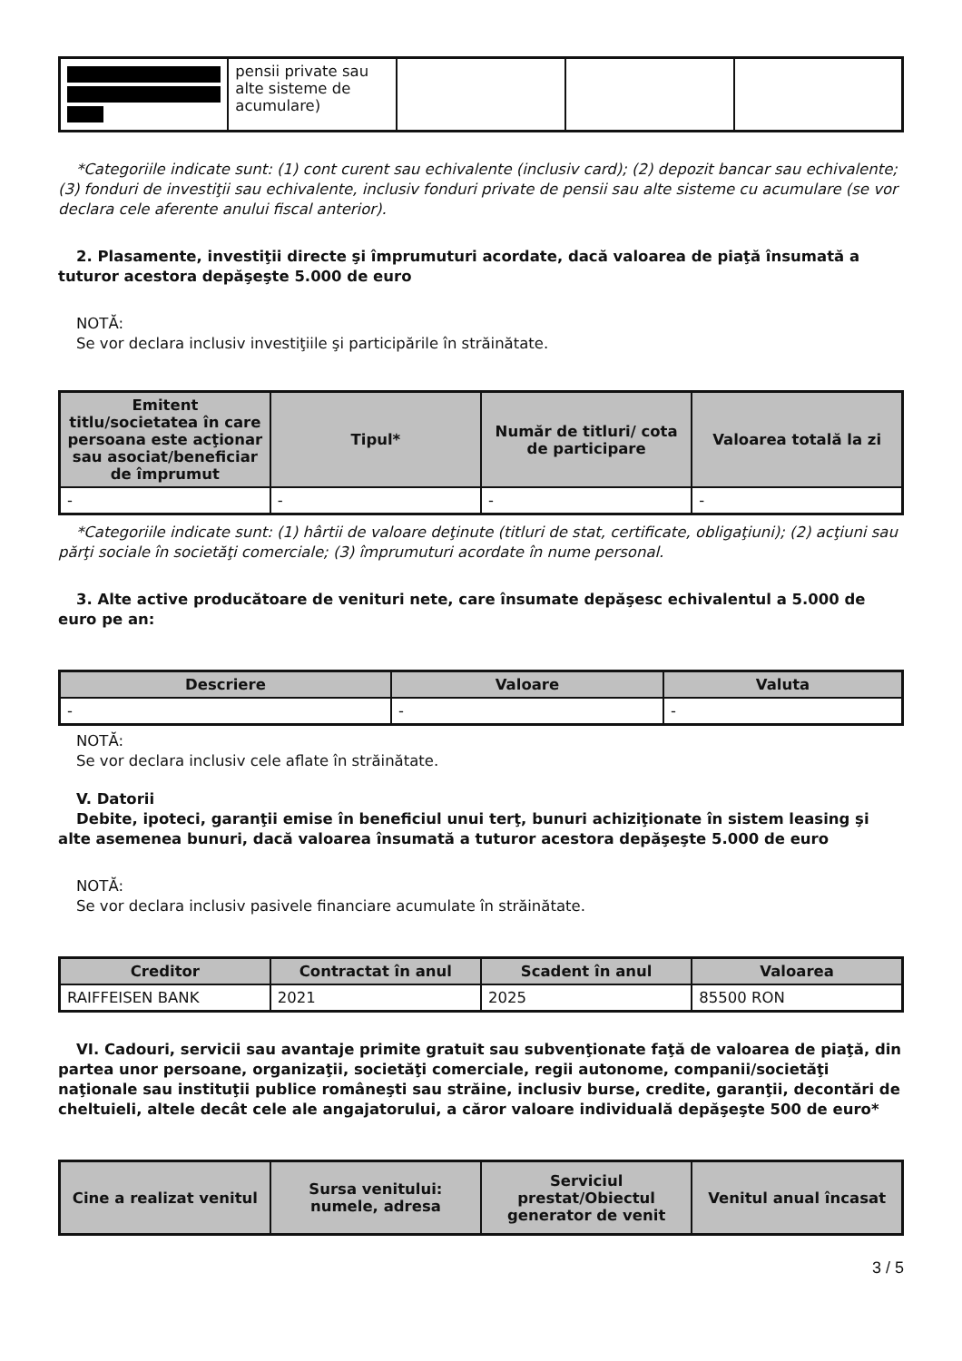| | pensii private sau alte sisteme de acumulare) | | | |
*Categoriile indicate sunt: (1) cont curent sau echivalente (inclusiv card); (2) depozit bancar sau echivalente; (3) fonduri de investiţii sau echivalente, inclusiv fonduri private de pensii sau alte sisteme cu acumulare (se vor declara cele aferente anului fiscal anterior).
2. Plasamente, investiţii directe şi împrumuturi acordate, dacă valoarea de piaţă însumată a tuturor acestora depăşeşte 5.000 de euro
NOTĂ:
Se vor declara inclusiv investiţiile şi participările în străinătate.
| Emitent titlu/societatea în care persoana este acţionar sau asociat/beneficiar de împrumut | Tipul* | Număr de titluri/ cota de participare | Valoarea totală la zi |
| --- | --- | --- | --- |
| - | - | - | - |
*Categoriile indicate sunt: (1) hârtii de valoare deţinute (titluri de stat, certificate, obligaţiuni); (2) acţiuni sau părţi sociale în societăţi comerciale; (3) împrumuturi acordate în nume personal.
3. Alte active producătoare de venituri nete, care însumate depăşesc echivalentul a 5.000 de euro pe an:
| Descriere | Valoare | Valuta |
| --- | --- | --- |
| - | - | - |
NOTĂ:
Se vor declara inclusiv cele aflate în străinătate.
V. Datorii
Debite, ipoteci, garanţii emise în beneficiul unui terţ, bunuri achiziţionate în sistem leasing şi alte asemenea bunuri, dacă valoarea însumată a tuturor acestora depăşeşte 5.000 de euro
NOTĂ:
Se vor declara inclusiv pasivele financiare acumulate în străinătate.
| Creditor | Contractat în anul | Scadent în anul | Valoarea |
| --- | --- | --- | --- |
| RAIFFEISEN BANK | 2021 | 2025 | 85500 RON |
VI. Cadouri, servicii sau avantaje primite gratuit sau subvenţionate faţă de valoarea de piaţă, din partea unor persoane, organizaţii, societăţi comerciale, regii autonome, companii/societăţi naţionale sau instituţii publice româneşti sau străine, inclusiv burse, credite, garanţii, decontări de cheltuieli, altele decât cele ale angajatorului, a căror valoare individuală depăşeşte 500 de euro*
| Cine a realizat venitul | Sursa venitului: numele, adresa | Serviciul prestat/Obiectul generator de venit | Venitul anual încasat |
| --- | --- | --- | --- |
3 / 5